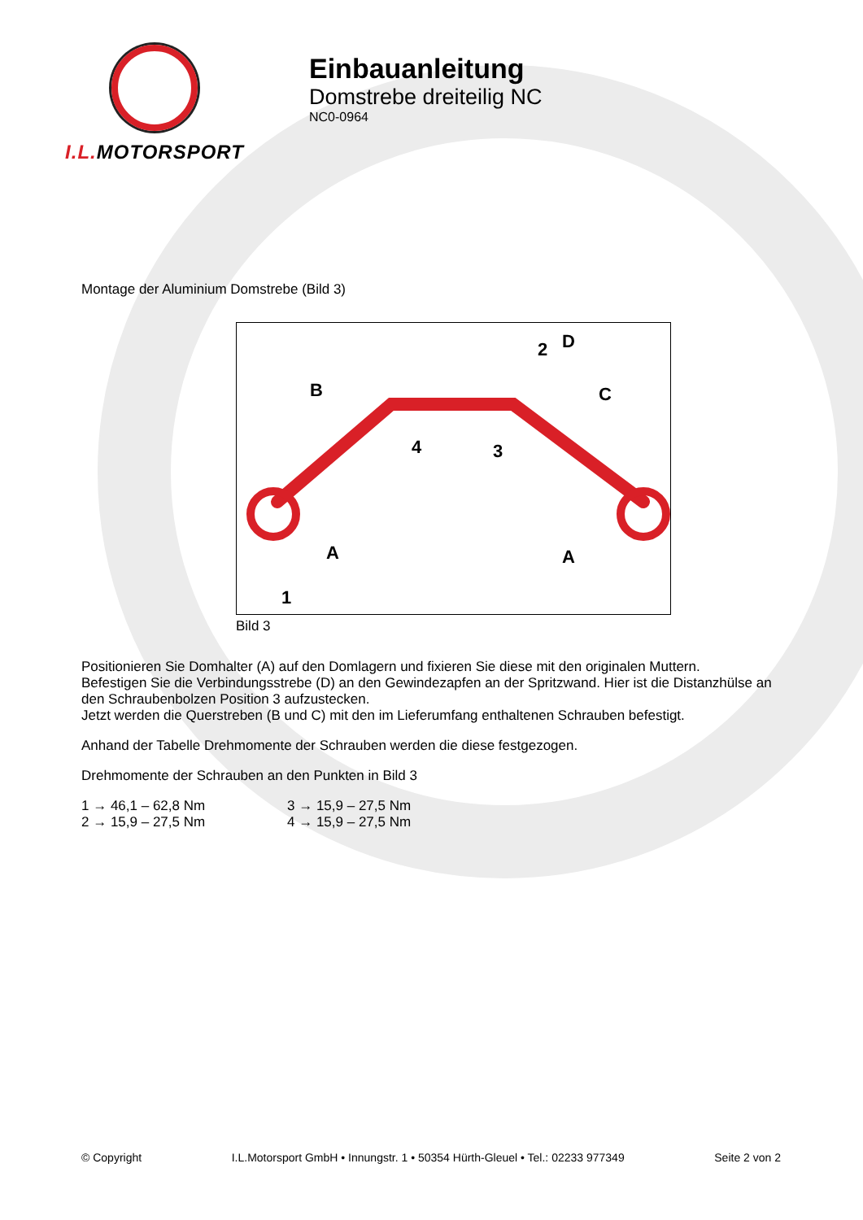I.L. MOTORSPORT
Einbauanleitung
Domstrebe dreiteilig NC
NC0-0964
Montage der Aluminium Domstrebe (Bild 3)
D
2
B
C
4
3
A
A
1
Bild 3
Positionieren Sie Domhalter (A) auf den Domlagern und fixieren Sie diese mit den originalen Muttern.
Befestigen Sie die Verbindungsstrebe (D) an den Gewindezapfen an der Spritzwand. Hier ist die Distanzhülse an den Schraubenbolzen Position 3 aufzustecken.
Jetzt werden die Querstreben (B und C) mit den im Lieferumfang enthaltenen Schrauben befestigt.
Anhand der Tabelle Drehmomente der Schrauben werden die diese festgezogen.
Drehmomente der Schrauben an den Punkten in Bild 3
1 → 46,1 – 62,8 Nm 3 → 15,9 – 27,5 Nm
2 → 15,9 – 27,5 Nm 4 → 15,9 – 27,5 Nm
© Copyright I.L.Motorsport GmbH • Innungstr. 1 • 50354 Hürth-Gleuel • Tel.: 02233 977349 Seite 2 von 2